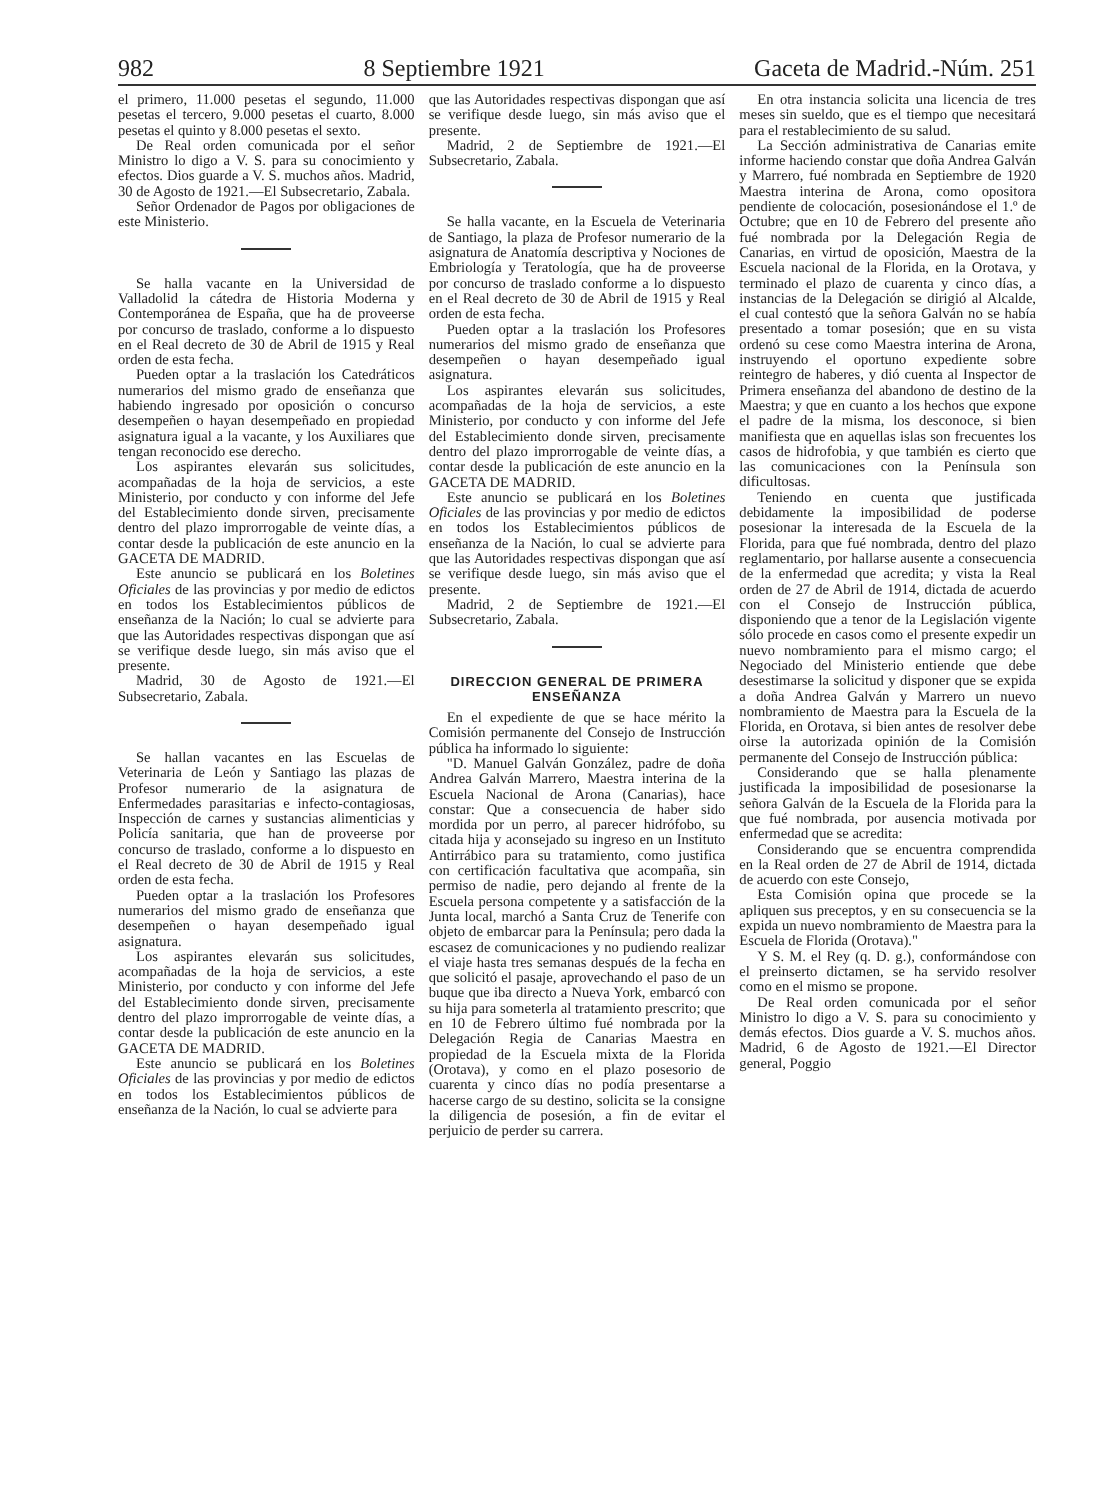982 8 Septiembre 1921 Gaceta de Madrid.-Núm. 251
el primero, 11.000 pesetas el segundo, 11.000 pesetas el tercero, 9.000 pesetas el cuarto, 8.000 pesetas el quinto y 8.000 pesetas el sexto.
De Real orden comunicada por el señor Ministro lo digo a V. S. para su conocimiento y efectos. Dios guarde a V. S. muchos años. Madrid, 30 de Agosto de 1921.—El Subsecretario, Zabala.
Señor Ordenador de Pagos por obligaciones de este Ministerio.
Se halla vacante en la Universidad de Valladolid la cátedra de Historia Moderna y Contemporánea de España, que ha de proveerse por concurso de traslado, conforme a lo dispuesto en el Real decreto de 30 de Abril de 1915 y Real orden de esta fecha.
Pueden optar a la traslación los Catedráticos numerarios del mismo grado de enseñanza que habiendo ingresado por oposición o concurso desempeñen o hayan desempeñado en propiedad asignatura igual a la vacante, y los Auxiliares que tengan reconocido ese derecho.
Los aspirantes elevarán sus solicitudes, acompañadas de la hoja de servicios, a este Ministerio, por conducto y con informe del Jefe del Establecimiento donde sirven, precisamente dentro del plazo improrrogable de veinte días, a contar desde la publicación de este anuncio en la GACETA DE MADRID.
Este anuncio se publicará en los Boletines Oficiales de las provincias y por medio de edictos en todos los Establecimientos públicos de enseñanza de la Nación; lo cual se advierte para que las Autoridades respectivas dispongan que así se verifique desde luego, sin más aviso que el presente.
Madrid, 30 de Agosto de 1921.—El Subsecretario, Zabala.
Se hallan vacantes en las Escuelas de Veterinaria de León y Santiago las plazas de Profesor numerario de la asignatura de Enfermedades parasitarias e infecto-contagiosas, Inspección de carnes y sustancias alimenticias y Policía sanitaria, que han de proveerse por concurso de traslado, conforme a lo dispuesto en el Real decreto de 30 de Abril de 1915 y Real orden de esta fecha.
Pueden optar a la traslación los Profesores numerarios del mismo grado de enseñanza que desempeñen o hayan desempeñado igual asignatura.
Los aspirantes elevarán sus solicitudes, acompañadas de la hoja de servicios, a este Ministerio, por conducto y con informe del Jefe del Establecimiento donde sirven, precisamente dentro del plazo improrrogable de veinte días, a contar desde la publicación de este anuncio en la GACETA DE MADRID.
Este anuncio se publicará en los Boletines Oficiales de las provincias y por medio de edictos en todos los Establecimientos públicos de enseñanza de la Nación, lo cual se advierte para
que las Autoridades respectivas dispongan que así se verifique desde luego, sin más aviso que el presente.
Madrid, 2 de Septiembre de 1921.—El Subsecretario, Zabala.
Se halla vacante, en la Escuela de Veterinaria de Santiago, la plaza de Profesor numerario de la asignatura de Anatomía descriptiva y Nociones de Embriología y Teratología, que ha de proveerse por concurso de traslado conforme a lo dispuesto en el Real decreto de 30 de Abril de 1915 y Real orden de esta fecha.
Pueden optar a la traslación los Profesores numerarios del mismo grado de enseñanza que desempeñen o hayan desempeñado igual asignatura.
Los aspirantes elevarán sus solicitudes, acompañadas de la hoja de servicios, a este Ministerio, por conducto y con informe del Jefe del Establecimiento donde sirven, precisamente dentro del plazo improrrogable de veinte días, a contar desde la publicación de este anuncio en la GACETA DE MADRID.
Este anuncio se publicará en los Boletines Oficiales de las provincias y por medio de edictos en todos los Establecimientos públicos de enseñanza de la Nación, lo cual se advierte para que las Autoridades respectivas dispongan que así se verifique desde luego, sin más aviso que el presente.
Madrid, 2 de Septiembre de 1921.—El Subsecretario, Zabala.
DIRECCION GENERAL DE PRIMERA ENSEÑANZA
En el expediente de que se hace mérito la Comisión permanente del Consejo de Instrucción pública ha informado lo siguiente:
"D. Manuel Galván González, padre de doña Andrea Galván Marrero, Maestra interina de la Escuela Nacional de Arona (Canarias), hace constar: Que a consecuencia de haber sido mordida por un perro, al parecer hidrófobo, su citada hija y aconsejado su ingreso en un Instituto Antirrábico para su tratamiento, como justifica con certificación facultativa que acompaña, sin permiso de nadie, pero dejando al frente de la Escuela persona competente y a satisfacción de la Junta local, marchó a Santa Cruz de Tenerife con objeto de embarcar para la Península; pero dada la escasez de comunicaciones y no pudiendo realizar el viaje hasta tres semanas después de la fecha en que solicitó el pasaje, aprovechando el paso de un buque que iba directo a Nueva York, embarcó con su hija para someterla al tratamiento prescrito; que en 10 de Febrero último fué nombrada por la Delegación Regia de Canarias Maestra en propiedad de la Escuela mixta de la Florida (Orotava), y como en el plazo posesorio de cuarenta y cinco días no podía presentarse a hacerse cargo de su destino, solicita se la consigne la diligencia de posesión, a fin de evitar el perjuicio de perder su carrera.
En otra instancia solicita una licencia de tres meses sin sueldo, que es el tiempo que necesitará para el restablecimiento de su salud.
La Sección administrativa de Canarias emite informe haciendo constar que doña Andrea Galván y Marrero, fué nombrada en Septiembre de 1920 Maestra interina de Arona, como opositora pendiente de colocación, posesionándose el 1.º de Octubre; que en 10 de Febrero del presente año fué nombrada por la Delegación Regia de Canarias, en virtud de oposición, Maestra de la Escuela nacional de la Florida, en la Orotava, y terminado el plazo de cuarenta y cinco días, a instancias de la Delegación se dirigió al Alcalde, el cual contestó que la señora Galván no se había presentado a tomar posesión; que en su vista ordenó su cese como Maestra interina de Arona, instruyendo el oportuno expediente sobre reintegro de haberes, y dió cuenta al Inspector de Primera enseñanza del abandono de destino de la Maestra; y que en cuanto a los hechos que expone el padre de la misma, los desconoce, si bien manifiesta que en aquellas islas son frecuentes los casos de hidrofobia, y que también es cierto que las comunicaciones con la Península son dificultosas.
Teniendo en cuenta que justificada debidamente la imposibilidad de poderse posesionar la interesada de la Escuela de la Florida, para que fué nombrada, dentro del plazo reglamentario, por hallarse ausente a consecuencia de la enfermedad que acredita; y vista la Real orden de 27 de Abril de 1914, dictada de acuerdo con el Consejo de Instrucción pública, disponiendo que a tenor de la Legislación vigente sólo procede en casos como el presente expedir un nuevo nombramiento para el mismo cargo; el Negociado del Ministerio entiende que debe desestimarse la solicitud y disponer que se expida a doña Andrea Galván y Marrero un nuevo nombramiento de Maestra para la Escuela de la Florida, en Orotava, si bien antes de resolver debe oirse la autorizada opinión de la Comisión permanente del Consejo de Instrucción pública:
Considerando que se halla plenamente justificada la imposibilidad de posesionarse la señora Galván de la Escuela de la Florida para la que fué nombrada, por ausencia motivada por enfermedad que se acredita:
Considerando que se encuentra comprendida en la Real orden de 27 de Abril de 1914, dictada de acuerdo con este Consejo,
Esta Comisión opina que procede se la apliquen sus preceptos, y en su consecuencia se la expida un nuevo nombramiento de Maestra para la Escuela de Florida (Orotava)."
Y S. M. el Rey (q. D. g.), conformándose con el preinserto dictamen, se ha servido resolver como en el mismo se propone.
De Real orden comunicada por el señor Ministro lo digo a V. S. para su conocimiento y demás efectos. Dios guarde a V. S. muchos años. Madrid, 6 de Agosto de 1921.—El Director general, Poggio